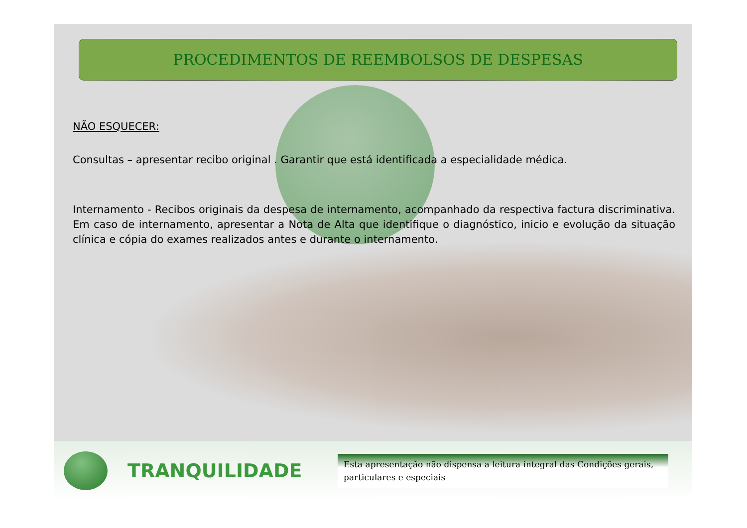PROCEDIMENTOS DE REEMBOLSOS DE DESPESAS
NÃO ESQUECER:
Consultas – apresentar recibo original . Garantir que está identificada a especialidade médica.
Internamento - Recibos originais da despesa de internamento, acompanhado da respectiva factura discriminativa. Em caso de internamento, apresentar a Nota de Alta que identifique o diagnóstico, inicio e evolução da situação clínica e cópia do exames realizados antes e durante o internamento.
TRANQUILIDADE
Esta apresentação não dispensa a leitura integral das Condições gerais, particulares e especiais